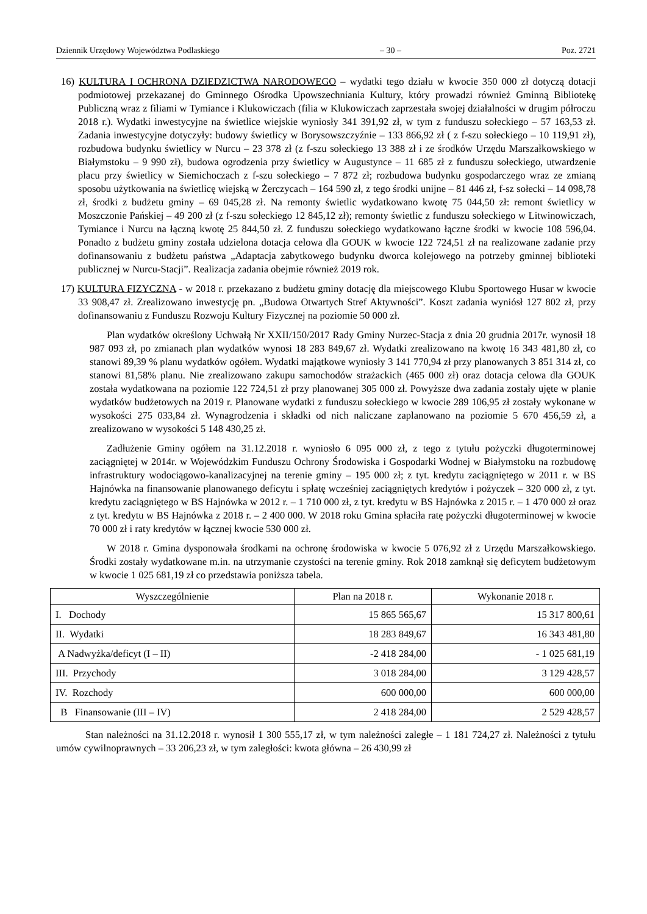Dziennik Urzędowy Województwa Podlaskiego – 30 – Poz. 2721
16) KULTURA I OCHRONA DZIEDZICTWA NARODOWEGO – wydatki tego działu w kwocie 350 000 zł dotyczą dotacji podmiotowej przekazanej do Gminnego Ośrodka Upowszechniania Kultury, który prowadzi również Gminną Bibliotekę Publiczną wraz z filiami w Tymiance i Klukowiczach (filia w Klukowiczach zaprzestała swojej działalności w drugim półroczu 2018 r.). Wydatki inwestycyjne na świetlice wiejskie wyniosły 341 391,92 zł, w tym z funduszu sołeckiego – 57 163,53 zł. Zadania inwestycyjne dotyczyły: budowy świetlicy w Borysowszczyźnie – 133 866,92 zł ( z f-szu sołeckiego – 10 119,91 zł), rozbudowa budynku świetlicy w Nurcu – 23 378 zł (z f-szu sołeckiego 13 388 zł i ze środków Urzędu Marszałkowskiego w Białymstoku – 9 990 zł), budowa ogrodzenia przy świetlicy w Augustynce – 11 685 zł z funduszu sołeckiego, utwardzenie placu przy świetlicy w Siemichoczach z f-szu sołeckiego – 7 872 zł; rozbudowa budynku gospodarczego wraz ze zmianą sposobu użytkowania na świetlicę wiejską w Żerczycach – 164 590 zł, z tego środki unijne – 81 446 zł, f-sz sołecki – 14 098,78 zł, środki z budżetu gminy – 69 045,28 zł. Na remonty świetlic wydatkowano kwotę 75 044,50 zł: remont świetlicy w Moszczonie Pańskiej – 49 200 zł (z f-szu sołeckiego 12 845,12 zł); remonty świetlic z funduszu sołeckiego w Litwinowiczach, Tymiance i Nurcu na łączną kwotę 25 844,50 zł. Z funduszu sołeckiego wydatkowano łączne środki w kwocie 108 596,04. Ponadto z budżetu gminy została udzielona dotacja celowa dla GOUK w kwocie 122 724,51 zł na realizowane zadanie przy dofinansowaniu z budżetu państwa „Adaptacja zabytkowego budynku dworca kolejowego na potrzeby gminnej biblioteki publicznej w Nurcu-Stacji”. Realizacja zadania obejmie również 2019 rok.
17) KULTURA FIZYCZNA - w 2018 r. przekazano z budżetu gminy dotację dla miejscowego Klubu Sportowego Husar w kwocie 33 908,47 zł. Zrealizowano inwestycję pn. „Budowa Otwartych Stref Aktywności”. Koszt zadania wyniósł 127 802 zł, przy dofinansowaniu z Funduszu Rozwoju Kultury Fizycznej na poziomie 50 000 zł.
Plan wydatków określony Uchwałą Nr XXII/150/2017 Rady Gminy Nurzec-Stacja z dnia 20 grudnia 2017r. wynosił 18 987 093 zł, po zmianach plan wydatków wynosi 18 283 849,67 zł. Wydatki zrealizowano na kwotę 16 343 481,80 zł, co stanowi 89,39 % planu wydatków ogółem. Wydatki majątkowe wyniosły 3 141 770,94 zł przy planowanych 3 851 314 zł, co stanowi 81,58% planu. Nie zrealizowano zakupu samochodów strażackich (465 000 zł) oraz dotacja celowa dla GOUK została wydatkowana na poziomie 122 724,51 zł przy planowanej 305 000 zł. Powyższe dwa zadania zostały ujęte w planie wydatków budżetowych na 2019 r. Planowane wydatki z funduszu sołeckiego w kwocie 289 106,95 zł zostały wykonane w wysokości 275 033,84 zł. Wynagrodzenia i składki od nich naliczane zaplanowano na poziomie 5 670 456,59 zł, a zrealizowano w wysokości 5 148 430,25 zł.
Zadłużenie Gminy ogółem na 31.12.2018 r. wyniosło 6 095 000 zł, z tego z tytułu pożyczki długoterminowej zaciągniętej w 2014r. w Wojewódzkim Funduszu Ochrony Środowiska i Gospodarki Wodnej w Białymstoku na rozbudowę infrastruktury wodociągowo-kanalizacyjnej na terenie gminy – 195 000 zł; z tyt. kredytu zaciągniętego w 2011 r. w BS Hajnówka na finansowanie planowanego deficytu i spłatę wcześniej zaciągniętych kredytów i pożyczek – 320 000 zł, z tyt. kredytu zaciągniętego w BS Hajnówka w 2012 r. – 1 710 000 zł, z tyt. kredytu w BS Hajnówka z 2015 r. – 1 470 000 zł oraz z tyt. kredytu w BS Hajnówka z 2018 r. – 2 400 000. W 2018 roku Gmina spłaciła ratę pożyczki długoterminowej w kwocie 70 000 zł i raty kredytów w łącznej kwocie 530 000 zł.
W 2018 r. Gmina dysponowała środkami na ochronę środowiska w kwocie 5 076,92 zł z Urzędu Marszałkowskiego. Środki zostały wydatkowane m.in. na utrzymanie czystości na terenie gminy. Rok 2018 zamknął się deficytem budżetowym w kwocie 1 025 681,19 zł co przedstawia poniższa tabela.
| Wyszczególnienie | Plan na 2018 r. | Wykonanie 2018 r. |
| --- | --- | --- |
| I. Dochody | 15 865 565,67 | 15 317 800,61 |
| II. Wydatki | 18 283 849,67 | 16 343 481,80 |
| A Nadwyżka/deficyt (I – II) | -2 418 284,00 | - 1 025 681,19 |
| III. Przychody | 3 018 284,00 | 3 129 428,57 |
| IV. Rozchody | 600 000,00 | 600 000,00 |
| B Finansowanie (III – IV) | 2 418 284,00 | 2 529 428,57 |
Stan należności na 31.12.2018 r. wynosił 1 300 555,17 zł, w tym należności zaległe – 1 181 724,27 zł. Należności z tytułu umów cywilnoprawnych – 33 206,23 zł, w tym zaległości: kwota główna – 26 430,99 zł